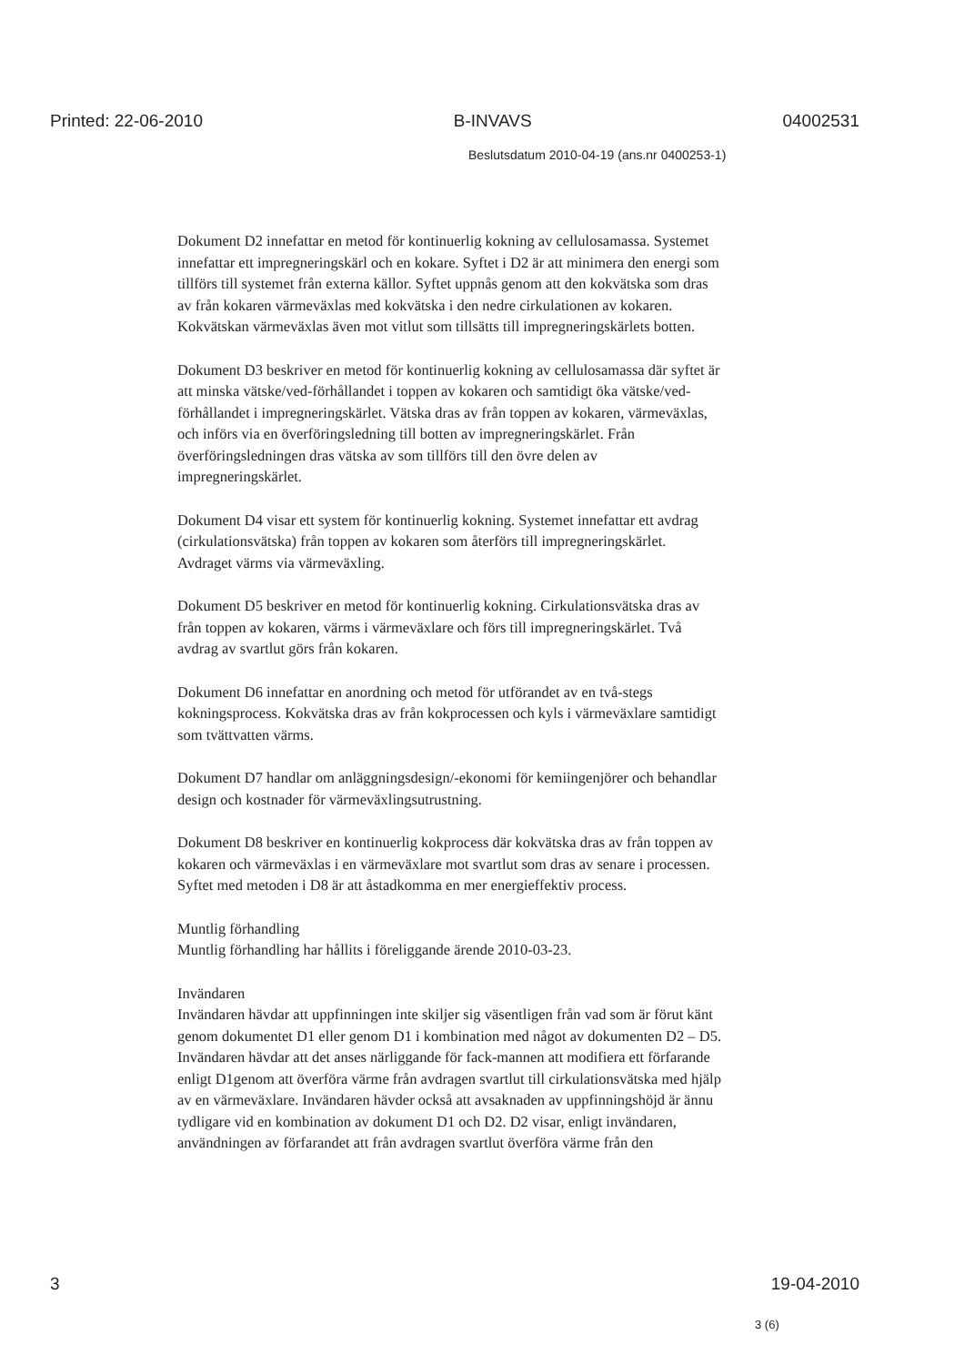Printed: 22-06-2010 B-INVAVS 04002531
Beslutsdatum 2010-04-19 (ans.nr 0400253-1)
Dokument D2 innefattar en metod för kontinuerlig kokning av cellulosamassa. Systemet innefattar ett impregneringskärl och en kokare. Syftet i D2 är att minimera den energi som tillförs till systemet från externa källor. Syftet uppnås genom att den kokvätska som dras av från kokaren värmeväxlas med kokvätska i den nedre cirkulationen av kokaren. Kokvätskan värmeväxlas även mot vitlut som tillsätts till impregneringskärlets botten.
Dokument D3 beskriver en metod för kontinuerlig kokning av cellulosamassa där syftet är att minska vätske/ved-förhållandet i toppen av kokaren och samtidigt öka vätske/ved-förhållandet i impregneringskärlet. Vätska dras av från toppen av kokaren, värmeväxlas, och införs via en överföringsledning till botten av impregneringskärlet. Från överföringsledningen dras vätska av som tillförs till den övre delen av impregneringskärlet.
Dokument D4 visar ett system för kontinuerlig kokning. Systemet innefattar ett avdrag (cirkulationsvätska) från toppen av kokaren som återförs till impregneringskärlet. Avdraget värms via värmeväxling.
Dokument D5 beskriver en metod för kontinuerlig kokning. Cirkulationsvätska dras av från toppen av kokaren, värms i värmeväxlare och förs till impregneringskärlet. Två avdrag av svartlut görs från kokaren.
Dokument D6 innefattar en anordning och metod för utförandet av en två-stegs kokningsprocess. Kokvätska dras av från kokprocessen och kyls i värmeväxlare samtidigt som tvättvatten värms.
Dokument D7 handlar om anläggningsdesign/-ekonomi för kemiingenjörer och behandlar design och kostnader för värmeväxlingsutrustning.
Dokument D8 beskriver en kontinuerlig kokprocess där kokvätska dras av från toppen av kokaren och värmeväxlas i en värmeväxlare mot svartlut som dras av senare i processen. Syftet med metoden i D8 är att åstadkomma en mer energieffektiv process.
Muntlig förhandling
Muntlig förhandling har hållits i föreliggande ärende 2010-03-23.
Invändaren
Invändaren hävdar att uppfinningen inte skiljer sig väsentligen från vad som är förut känt genom dokumentet D1 eller genom D1 i kombination med något av dokumenten D2 – D5. Invändaren hävdar att det anses närliggande för fack-mannen att modifiera ett förfarande enligt D1genom att överföra värme från avdragen svartlut till cirkulationsvätska med hjälp av en värmeväxlare. Invändaren hävder också att avsaknaden av uppfinningshöjd är ännu tydligare vid en kombination av dokument D1 och D2. D2 visar, enligt invändaren, användningen av förfarandet att från avdragen svartlut överföra värme från den
3 19-04-2010
3 (6)